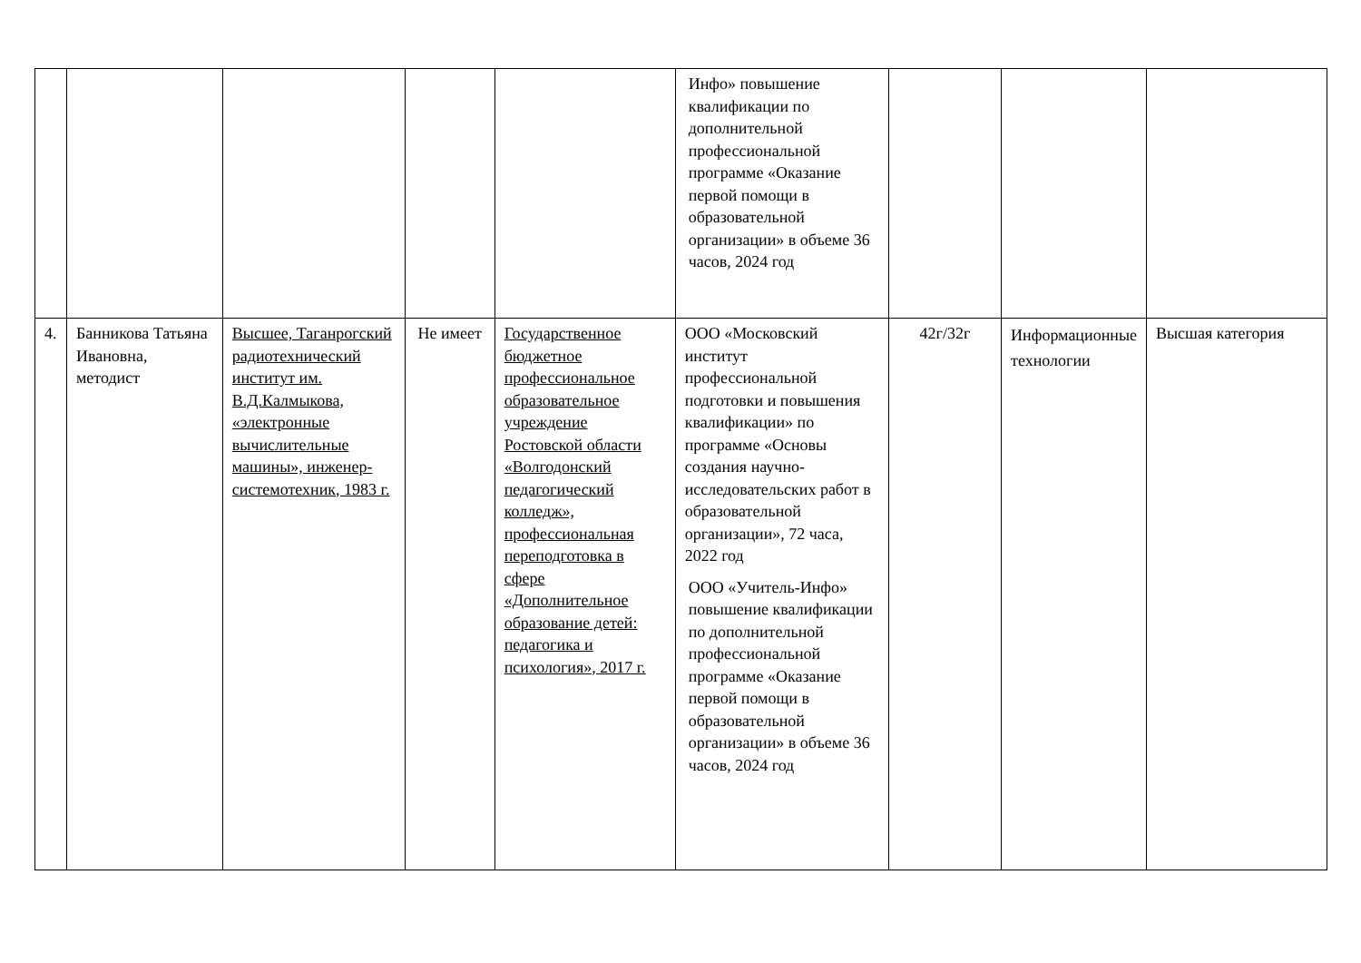| | | | | | Инфо» повышение квалификации по дополнительной профессиональной программе «Оказание первой помощи в образовательной организации» в объеме 36 часов, 2024 год | | | |
| 4. | Банникова Татьяна Ивановна, методист | Высшее, Таганрогский радиотехнический институт им. В.Д.Калмыкова, «электронные вычислительные машины», инженер-системотехник, 1983 г. | Не имеет | Государственное бюджетное профессиональное образовательное учреждение Ростовской области «Волгодонский педагогический колледж», профессиональная переподготовка в сфере «Дополнительное образование детей: педагогика и психология», 2017 г. | ООО «Московский институт профессиональной подготовки и повышения квалификации» по программе «Основы создания научно-исследовательских работ в образовательной организации», 72 часа, 2022 год ООО «Учитель-Инфо» повышение квалификации по дополнительной профессиональной программе «Оказание первой помощи в образовательной организации» в объеме 36 часов, 2024 год | 42г/32г | Информационные технологии | Высшая категория |